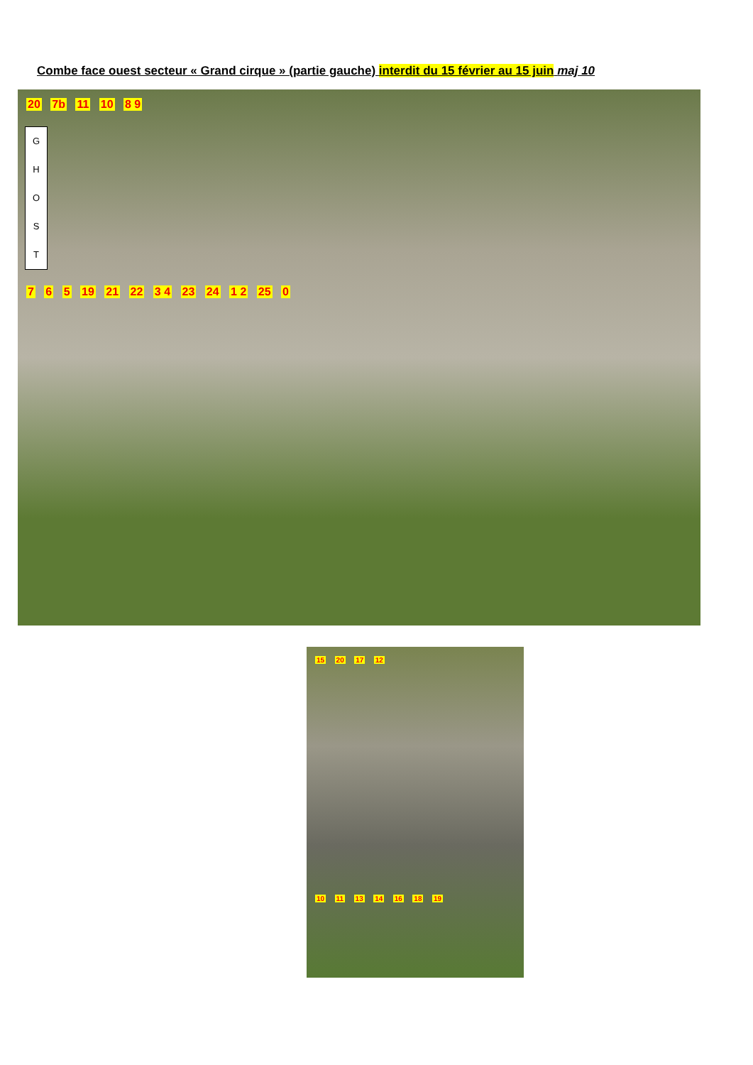Combe face ouest secteur « Grand cirque » (partie gauche) interdit du 15 février au 15 juin maj 10
20 7b 11 10 8 9
G
H
O
S
T
7 6 5 19 21 22 3 4 23 24 1 2 25 0
15 20 17 12
10 11 13 14 16 18 19